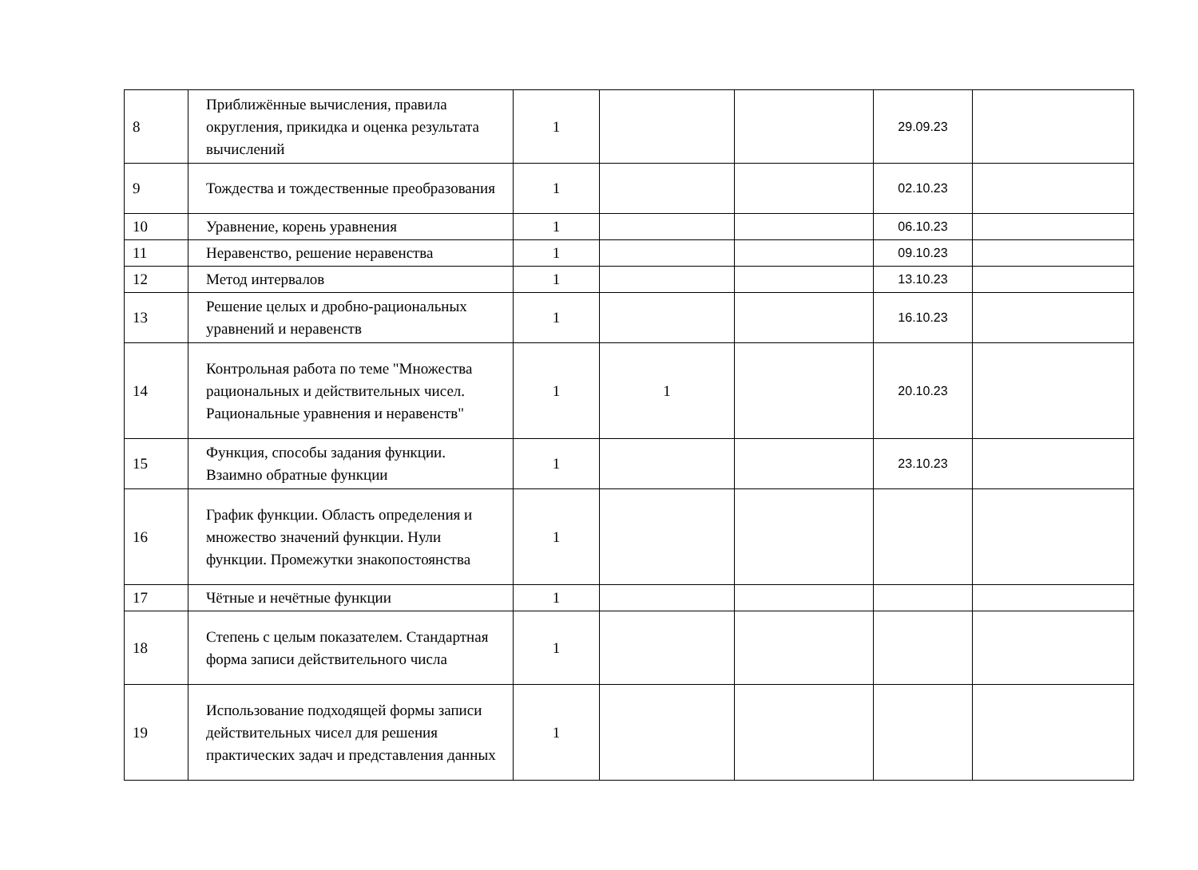| 8 | Приближённые вычисления, правила округления, прикидка и оценка результата вычислений | 1 | | | 29.09.23 | |
| 9 | Тождества и тождественные преобразования | 1 | | | 02.10.23 | |
| 10 | Уравнение, корень уравнения | 1 | | | 06.10.23 | |
| 11 | Неравенство, решение неравенства | 1 | | | 09.10.23 | |
| 12 | Метод интервалов | 1 | | | 13.10.23 | |
| 13 | Решение целых и дробно-рациональных уравнений и неравенств | 1 | | | 16.10.23 | |
| 14 | Контрольная работа по теме "Множества рациональных и действительных чисел. Рациональные уравнения и неравенств" | 1 | 1 | | 20.10.23 | |
| 15 | Функция, способы задания функции. Взаимно обратные функции | 1 | | | 23.10.23 | |
| 16 | График функции. Область определения и множество значений функции. Нули функции. Промежутки знакопостоянства | 1 | | | | |
| 17 | Чётные и нечётные функции | 1 | | | | |
| 18 | Степень с целым показателем. Стандартная форма записи действительного числа | 1 | | | | |
| 19 | Использование подходящей формы записи действительных чисел для решения практических задач и представления данных | 1 | | | | |